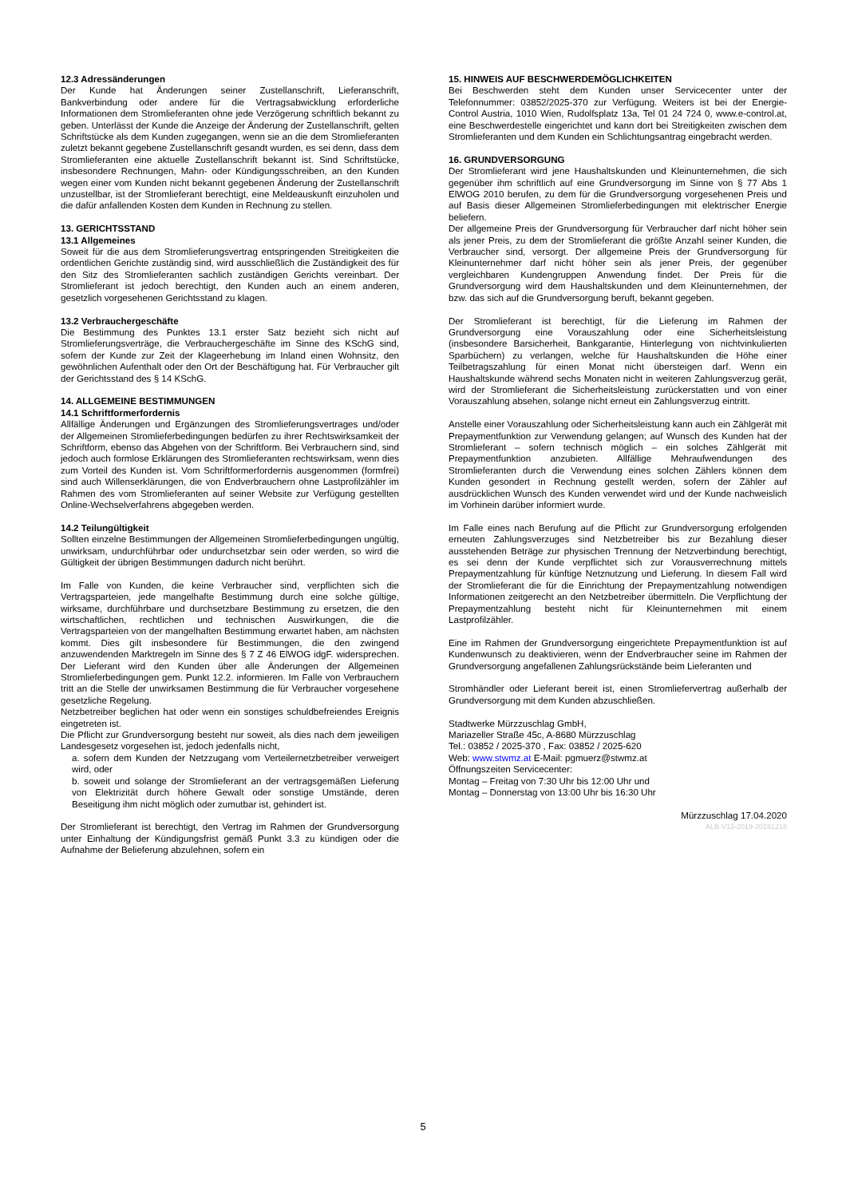12.3 Adressänderungen
Der Kunde hat Änderungen seiner Zustellanschrift, Lieferanschrift, Bankverbindung oder andere für die Vertragsabwicklung erforderliche Informationen dem Stromlieferanten ohne jede Verzögerung schriftlich bekannt zu geben. Unterlässt der Kunde die Anzeige der Änderung der Zustellanschrift, gelten Schriftstücke als dem Kunden zugegangen, wenn sie an die dem Stromlieferanten zuletzt bekannt gegebene Zustellanschrift gesandt wurden, es sei denn, dass dem Stromlieferanten eine aktuelle Zustellanschrift bekannt ist. Sind Schriftstücke, insbesondere Rechnungen, Mahn- oder Kündigungsschreiben, an den Kunden wegen einer vom Kunden nicht bekannt gegebenen Änderung der Zustellanschrift unzustellbar, ist der Stromlieferant berechtigt, eine Meldeauskunft einzuholen und die dafür anfallenden Kosten dem Kunden in Rechnung zu stellen.
13. GERICHTSSTAND
13.1 Allgemeines
Soweit für die aus dem Stromlieferungsvertrag entspringenden Streitigkeiten die ordentlichen Gerichte zuständig sind, wird ausschließlich die Zuständigkeit des für den Sitz des Stromlieferanten sachlich zuständigen Gerichts vereinbart. Der Stromlieferant ist jedoch berechtigt, den Kunden auch an einem anderen, gesetzlich vorgesehenen Gerichtsstand zu klagen.
13.2 Verbrauchergeschäfte
Die Bestimmung des Punktes 13.1 erster Satz bezieht sich nicht auf Stromlieferungsverträge, die Verbrauchergeschäfte im Sinne des KSchG sind, sofern der Kunde zur Zeit der Klageerhebung im Inland einen Wohnsitz, den gewöhnlichen Aufenthalt oder den Ort der Beschäftigung hat. Für Verbraucher gilt der Gerichtsstand des § 14 KSchG.
14. ALLGEMEINE BESTIMMUNGEN
14.1 Schriftformerfordernis
Allfällige Änderungen und Ergänzungen des Stromlieferungsvertrages und/oder der Allgemeinen Stromlieferbedingungen bedürfen zu ihrer Rechtswirksamkeit der Schriftform, ebenso das Abgehen von der Schriftform. Bei Verbrauchern sind, sind jedoch auch formlose Erklärungen des Stromlieferanten rechtswirksam, wenn dies zum Vorteil des Kunden ist. Vom Schriftformerfordernis ausgenommen (formfrei) sind auch Willenserklärungen, die von Endverbrauchern ohne Lastprofilzähler im Rahmen des vom Stromlieferanten auf seiner Website zur Verfügung gestellten Online-Wechselverfahrens abgegeben werden.
14.2 Teilungültigkeit
Sollten einzelne Bestimmungen der Allgemeinen Stromlieferbedingungen ungültig, unwirksam, undurchführbar oder undurchsetzbar sein oder werden, so wird die Gültigkeit der übrigen Bestimmungen dadurch nicht berührt.
Im Falle von Kunden, die keine Verbraucher sind, verpflichten sich die Vertragsparteien, jede mangelhafte Bestimmung durch eine solche gültige, wirksame, durchführbare und durchsetzbare Bestimmung zu ersetzen, die den wirtschaftlichen, rechtlichen und technischen Auswirkungen, die die Vertragsparteien von der mangelhaften Bestimmung erwartet haben, am nächsten kommt. Dies gilt insbesondere für Bestimmungen, die den zwingend anzuwendenden Marktregeln im Sinne des § 7 Z 46 ElWOG idgF. widersprechen. Der Lieferant wird den Kunden über alle Änderungen der Allgemeinen Stromlieferbedingungen gem. Punkt 12.2. informieren. Im Falle von Verbrauchern tritt an die Stelle der unwirksamen Bestimmung die für Verbraucher vorgesehene gesetzliche Regelung.
Netzbetreiber beglichen hat oder wenn ein sonstiges schuldbefreiendes Ereignis eingetreten ist.
Die Pflicht zur Grundversorgung besteht nur soweit, als dies nach dem jeweiligen Landesgesetz vorgesehen ist, jedoch jedenfalls nicht,
a. sofern dem Kunden der Netzzugang vom Verteilernetzbetreiber verweigert wird, oder
b. soweit und solange der Stromlieferant an der vertragsgemäßen Lieferung von Elektrizität durch höhere Gewalt oder sonstige Umstände, deren Beseitigung ihm nicht möglich oder zumutbar ist, gehindert ist.
Der Stromlieferant ist berechtigt, den Vertrag im Rahmen der Grundversorgung unter Einhaltung der Kündigungsfrist gemäß Punkt 3.3 zu kündigen oder die Aufnahme der Belieferung abzulehnen, sofern ein
15. HINWEIS AUF BESCHWERDEMÖGLICHKEITEN
Bei Beschwerden steht dem Kunden unser Servicecenter unter der Telefonnummer: 03852/2025-370 zur Verfügung. Weiters ist bei der Energie-Control Austria, 1010 Wien, Rudolfsplatz 13a, Tel 01 24 724 0, www.e-control.at, eine Beschwerdestelle eingerichtet und kann dort bei Streitigkeiten zwischen dem Stromlieferanten und dem Kunden ein Schlichtungsantrag eingebracht werden.
16. GRUNDVERSORGUNG
Der Stromlieferant wird jene Haushaltskunden und Kleinunternehmen, die sich gegenüber ihm schriftlich auf eine Grundversorgung im Sinne von § 77 Abs 1 ElWOG 2010 berufen, zu dem für die Grundversorgung vorgesehenen Preis und auf Basis dieser Allgemeinen Stromlieferbedingungen mit elektrischer Energie beliefern.
Der allgemeine Preis der Grundversorgung für Verbraucher darf nicht höher sein als jener Preis, zu dem der Stromlieferant die größte Anzahl seiner Kunden, die Verbraucher sind, versorgt. Der allgemeine Preis der Grundversorgung für Kleinunternehmer darf nicht höher sein als jener Preis, der gegenüber vergleichbaren Kundengruppen Anwendung findet. Der Preis für die Grundversorgung wird dem Haushaltskunden und dem Kleinunternehmen, der bzw. das sich auf die Grundversorgung beruft, bekannt gegeben.
Der Stromlieferant ist berechtigt, für die Lieferung im Rahmen der Grundversorgung eine Vorauszahlung oder eine Sicherheitsleistung (insbesondere Barsicherheit, Bankgarantie, Hinterlegung von nichtvinkulierten Sparbüchern) zu verlangen, welche für Haushaltskunden die Höhe einer Teilbetragszahlung für einen Monat nicht übersteigen darf. Wenn ein Haushaltskunde während sechs Monaten nicht in weiteren Zahlungsverzug gerät, wird der Stromlieferant die Sicherheitsleistung zurückerstatten und von einer Vorauszahlung absehen, solange nicht erneut ein Zahlungsverzug eintritt.
Anstelle einer Vorauszahlung oder Sicherheitsleistung kann auch ein Zählgerät mit Prepaymentfunktion zur Verwendung gelangen; auf Wunsch des Kunden hat der Stromlieferant – sofern technisch möglich – ein solches Zählgerät mit Prepaymentfunktion anzubieten. Allfällige Mehraufwendungen des Stromlieferanten durch die Verwendung eines solchen Zählers können dem Kunden gesondert in Rechnung gestellt werden, sofern der Zähler auf ausdrücklichen Wunsch des Kunden verwendet wird und der Kunde nachweislich im Vorhinein darüber informiert wurde.
Im Falle eines nach Berufung auf die Pflicht zur Grundversorgung erfolgenden erneuten Zahlungsverzuges sind Netzbetreiber bis zur Bezahlung dieser ausstehenden Beträge zur physischen Trennung der Netzverbindung berechtigt, es sei denn der Kunde verpflichtet sich zur Vorausverrechnung mittels Prepaymentzahlung für künftige Netznutzung und Lieferung. In diesem Fall wird der Stromlieferant die für die Einrichtung der Prepaymentzahlung notwendigen Informationen zeitgerecht an den Netzbetreiber übermitteln. Die Verpflichtung der Prepaymentzahlung besteht nicht für Kleinunternehmen mit einem Lastprofilzähler.
Eine im Rahmen der Grundversorgung eingerichtete Prepaymentfunktion ist auf Kundenwunsch zu deaktivieren, wenn der Endverbraucher seine im Rahmen der Grundversorgung angefallenen Zahlungsrückstände beim Lieferanten und
Stromhändler oder Lieferant bereit ist, einen Stromliefervertrag außerhalb der Grundversorgung mit dem Kunden abzuschließen.
Stadtwerke Mürzzuschlag GmbH,
Mariazeller Straße 45c, A-8680 Mürzzuschlag
Tel.: 03852 / 2025-370 , Fax: 03852 / 2025-620
Web: www.stwmz.at E-Mail: pgmuerz@stwmz.at
Öffnungszeiten Servicecenter:
Montag – Freitag von 7:30 Uhr bis 12:00 Uhr und
Montag – Donnerstag von 13:00 Uhr bis 16:30 Uhr
Mürzzuschlag 17.04.2020
ALB-V13-2019-20191218
5